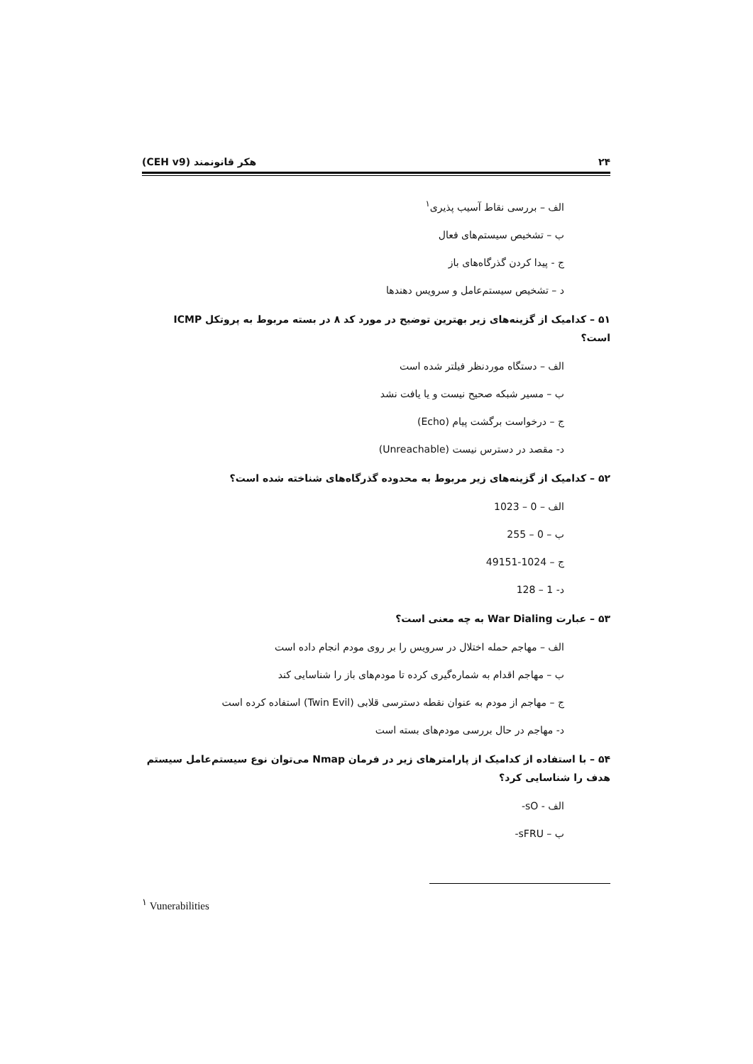۲۴ هکر قانونمند (CEH v9)
الف – بررسی نقاط آسیب پذیری<sup>۱</sup>
ب – تشخیص سیستم‌های فعال
ج - پیدا کردن گذرگاه‌های باز
د – تشخیص سیستم‌عامل و سرویس دهندها
۵۱ – کدامیک از گزینه‌های زیر بهترین توضیح در مورد کد ۸ در بسته مربوط به پروتکل ICMP است؟
الف – دستگاه موردنظر فیلتر شده است
ب – مسیر شبکه صحیح نیست و یا یافت نشد
ج – درخواست برگشت پیام (Echo)
د- مقصد در دسترس نیست (Unreachable)
۵۲ – کدامیک از گزینه‌های زیر مربوط به محدوده گذرگاه‌های شناخته شده است؟
الف – 0 – 1023
ب – 0 – 255
ج – 1024-49151
د- 1 – 128
۵۳ – عبارت War Dialing به چه معنی است؟
الف – مهاجم حمله اختلال در سرویس را بر روی مودم انجام داده است
ب – مهاجم اقدام به شماره‌گیری کرده تا مودم‌های باز را شناسایی کند
ج – مهاجم از مودم به عنوان نقطه دسترسی قلابی (Twin Evil) استفاده کرده است
د- مهاجم در حال بررسی مودم‌های بسته است
۵۴ – با استفاده از کدامیک از پارامترهای زیر در فرمان Nmap می‌توان نوع سیستم‌عامل سیستم هدف را شناسایی کرد؟
الف - sO-
ب – sFRU-
<sup>۱</sup> Vunerabilities